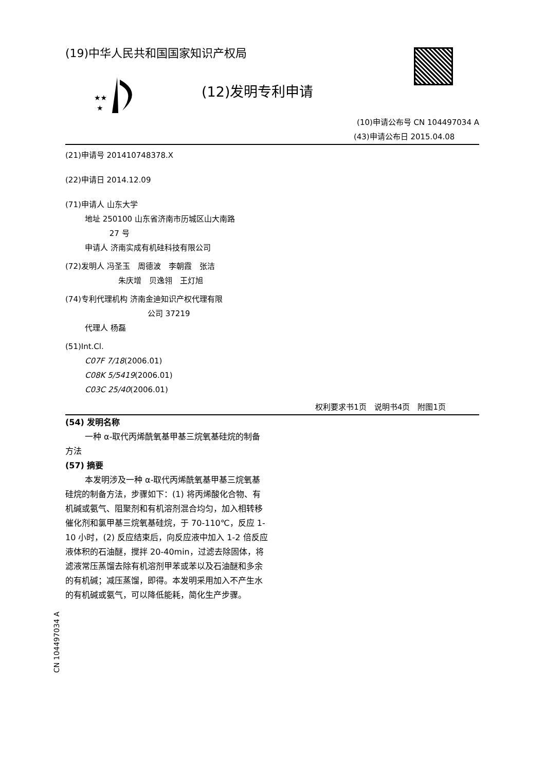★★
★
(19)中华人民共和国国家知识产权局
(12)发明专利申请
(10)申请公布号 CN 104497034 A
(43)申请公布日 2015.04.08
(21)申请号 201410748378.X
(22)申请日 2014.12.09
(71)申请人 山东大学
地址 250100 山东省济南市历城区山大南路
27 号
申请人 济南实成有机硅科技有限公司
(72)发明人 冯圣玉　周德波　李朝霞　张洁
朱庆增　贝逸翎　王灯旭
(74)专利代理机构 济南金迪知识产权代理有限
公司 37219
代理人 杨磊
(51)Int.Cl.
C07F 7/18(2006.01)
C08K 5/5419(2006.01)
C03C 25/40(2006.01)
权利要求书1页　说明书4页　附图1页
(54) 发明名称
一种 α-取代丙烯酰氧基甲基三烷氧基硅烷的制备方法
(57) 摘要
本发明涉及一种 α-取代丙烯酰氧基甲基三烷氧基硅烷的制备方法，步骤如下：(1) 将丙烯酸化合物、有机碱或氨气、阻聚剂和有机溶剂混合均匀，加入相转移催化剂和氯甲基三烷氧基硅烷，于 70-110℃，反应 1-10 小时，(2) 反应结束后，向反应液中加入 1-2 倍反应液体积的石油醚，搅拌 20-40min，过滤去除固体，将滤液常压蒸馏去除有机溶剂甲苯或苯以及石油醚和多余的有机碱；减压蒸馏，即得。本发明采用加入不产生水的有机碱或氨气，可以降低能耗，简化生产步骤。
CN 104497034 A